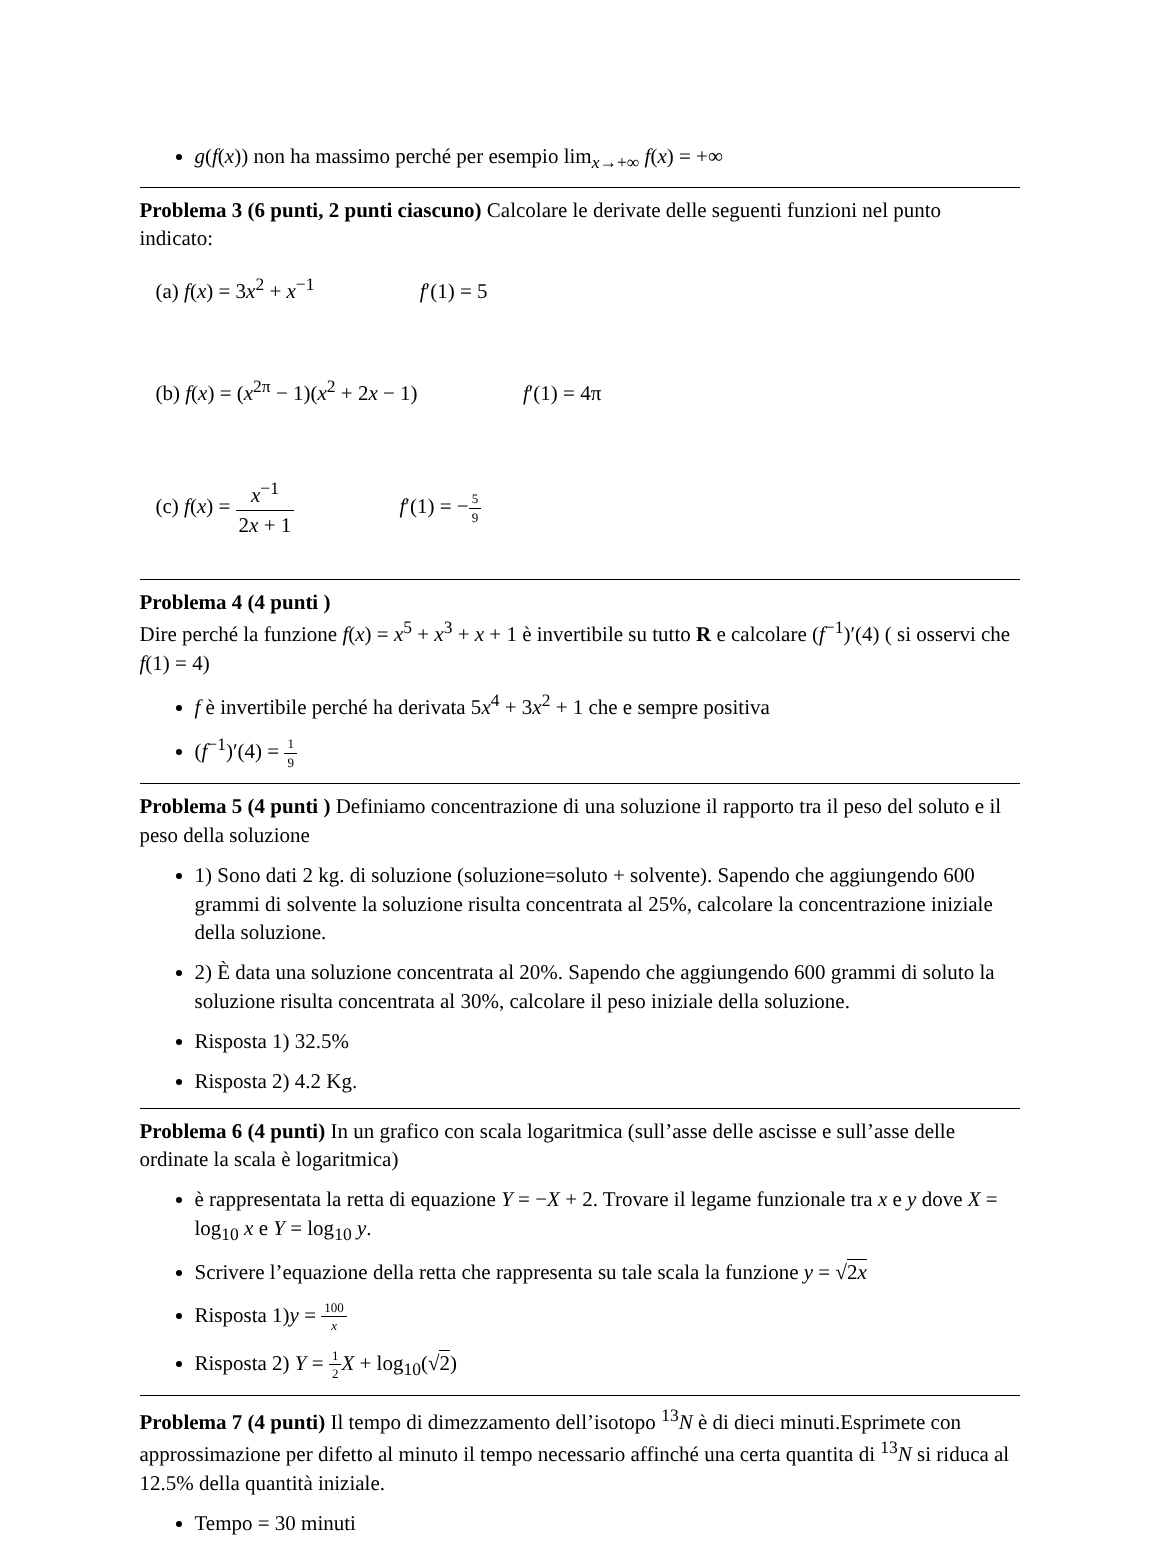g(f(x)) non ha massimo perché per esempio lim<sub>x→+∞</sub> f(x) = +∞
Problema 3 (6 punti, 2 punti ciascuno) Calcolare le derivate delle seguenti funzioni nel punto indicato:
(a) f(x) = 3x<sup>2</sup> + x<sup>−1</sup> f′(1) = 5
(b) f(x) = (x<sup>2π</sup> − 1)(x<sup>2</sup> + 2x − 1) f′(1) = 4π
(c) f(x) = x<sup>−1</sup> 2x + 1 f′(1) = −5 9
Problema 4 (4 punti )
Dire perché la funzione f(x) = x<sup>5</sup> + x<sup>3</sup> + x + 1 è invertibile su tutto R e calcolare (f<sup>−1</sup>)′(4) ( si osservi che f(1) = 4)
f è invertibile perché ha derivata 5x<sup>4</sup> + 3x<sup>2</sup> + 1 che e sempre positiva
(f<sup>−1</sup>)′(4) = 1 9
Problema 5 (4 punti ) Definiamo concentrazione di una soluzione il rapporto tra il peso del soluto e il peso della soluzione
1) Sono dati 2 kg. di soluzione (soluzione=soluto + solvente). Sapendo che aggiungendo 600 grammi di solvente la soluzione risulta concentrata al 25%, calcolare la concentrazione iniziale della soluzione.
2) È data una soluzione concentrata al 20%. Sapendo che aggiungendo 600 grammi di soluto la soluzione risulta concentrata al 30%, calcolare il peso iniziale della soluzione.
Risposta 1) 32.5%
Risposta 2) 4.2 Kg.
Problema 6 (4 punti) In un grafico con scala logaritmica (sull’asse delle ascisse e sull’asse delle ordinate la scala è logaritmica)
è rappresentata la retta di equazione Y = −X + 2. Trovare il legame funzionale tra x e y dove X = log<sub>10</sub> x e Y = log<sub>10</sub> y.
Scrivere l’equazione della retta che rappresenta su tale scala la funzione y = √2x
Risposta 1)y = 100 x
Risposta 2) Y = 1 2 X + log<sub>10</sub>(√2)
Problema 7 (4 punti) Il tempo di dimezzamento dell’isotopo <sup>13</sup>N è di dieci minuti.Esprimete con approssimazione per difetto al minuto il tempo necessario affinché una certa quantita di <sup>13</sup>N si riduca al 12.5% della quantità iniziale.
Tempo = 30 minuti